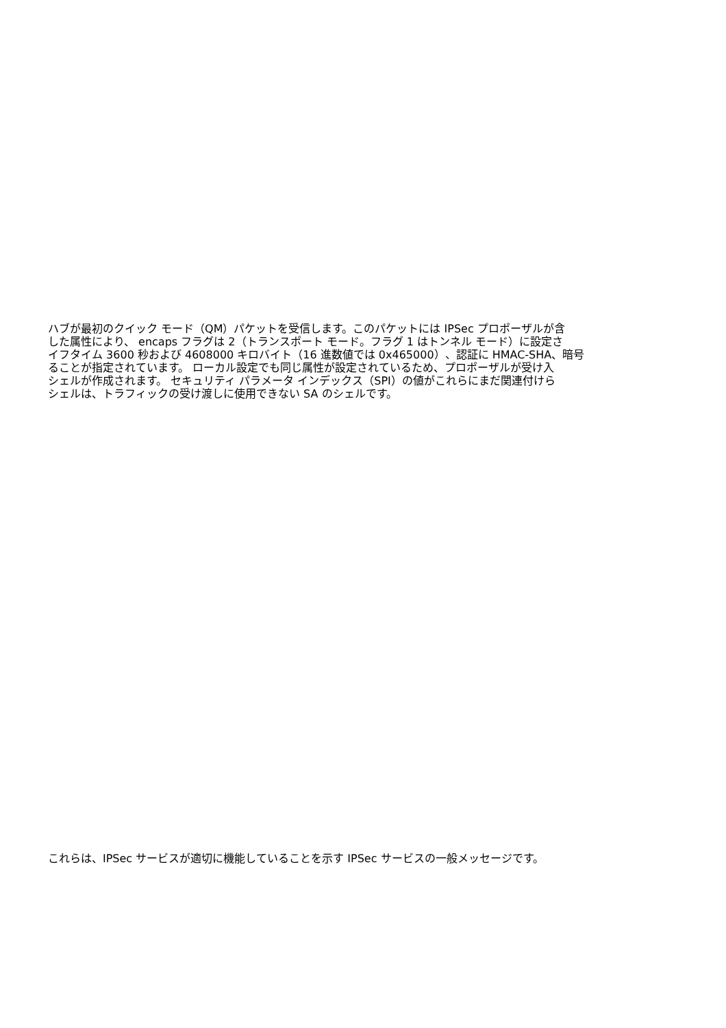ハブが最初のクイック モード（QM）パケットを受信します。このパケットには IPSec プロポーザルが含
した属性により、 encaps フラグは 2（トランスポート モード。フラグ 1 はトンネル モード）に設定さ
イフタイム 3600 秒および 4608000 キロバイト（16 進数値では 0x465000）、認証に HMAC-SHA、暗号
ることが指定されています。 ローカル設定でも同じ属性が設定されているため、プロポーザルが受け入
シェルが作成されます。 セキュリティ パラメータ インデックス（SPI）の値がこれらにまだ関連付けら
シェルは、トラフィックの受け渡しに使用できない SA のシェルです。
これらは、IPSec サービスが適切に機能していることを示す IPSec サービスの一般メッセージです。